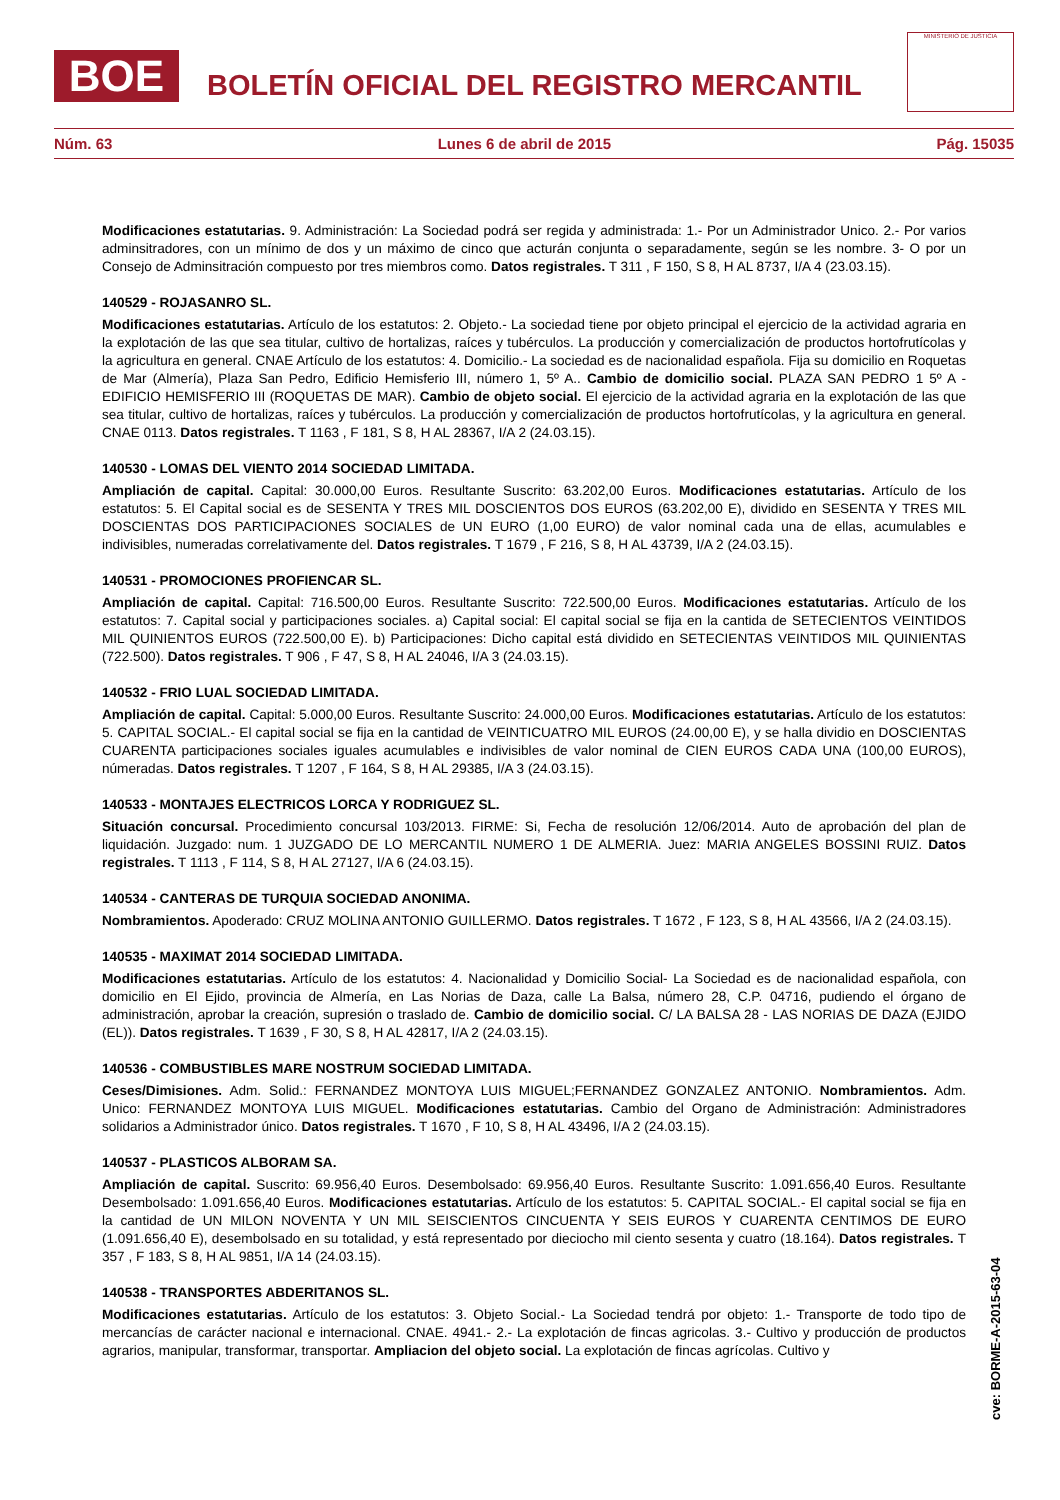BOE BOLETÍN OFICIAL DEL REGISTRO MERCANTIL
MINISTERIO DE JUSTICIA
Núm. 63 Lunes 6 de abril de 2015 Pág. 15035
Modificaciones estatutarias. 9. Administración: La Sociedad podrá ser regida y administrada: 1.- Por un Administrador Unico. 2.- Por varios adminsitradores, con un mínimo de dos y un máximo de cinco que acturán conjunta o separadamente, según se les nombre. 3- O por un Consejo de Adminsitración compuesto por tres miembros como. Datos registrales. T 311 , F 150, S 8, H AL 8737, I/A 4 (23.03.15).
140529 - ROJASANRO SL.
Modificaciones estatutarias. Artículo de los estatutos: 2. Objeto.- La sociedad tiene por objeto principal el ejercicio de la actividad agraria en la explotación de las que sea titular, cultivo de hortalizas, raíces y tubérculos. La producción y comercialización de productos hortofrutícolas y la agricultura en general. CNAE Artículo de los estatutos: 4. Domicilio.- La sociedad es de nacionalidad española. Fija su domicilio en Roquetas de Mar (Almería), Plaza San Pedro, Edificio Hemisferio III, número 1, 5º A.. Cambio de domicilio social. PLAZA SAN PEDRO 1 5º A - EDIFICIO HEMISFERIO III (ROQUETAS DE MAR). Cambio de objeto social. El ejercicio de la actividad agraria en la explotación de las que sea titular, cultivo de hortalizas, raíces y tubérculos. La producción y comercialización de productos hortofrutícolas, y la agricultura en general. CNAE 0113. Datos registrales. T 1163 , F 181, S 8, H AL 28367, I/A 2 (24.03.15).
140530 - LOMAS DEL VIENTO 2014 SOCIEDAD LIMITADA.
Ampliación de capital. Capital: 30.000,00 Euros. Resultante Suscrito: 63.202,00 Euros. Modificaciones estatutarias. Artículo de los estatutos: 5. El Capital social es de SESENTA Y TRES MIL DOSCIENTOS DOS EUROS (63.202,00 E), dividido en SESENTA Y TRES MIL DOSCIENTAS DOS PARTICIPACIONES SOCIALES de UN EURO (1,00 EURO) de valor nominal cada una de ellas, acumulables e indivisibles, numeradas correlativamente del. Datos registrales. T 1679 , F 216, S 8, H AL 43739, I/A 2 (24.03.15).
140531 - PROMOCIONES PROFIENCAR SL.
Ampliación de capital. Capital: 716.500,00 Euros. Resultante Suscrito: 722.500,00 Euros. Modificaciones estatutarias. Artículo de los estatutos: 7. Capital social y participaciones sociales. a) Capital social: El capital social se fija en la cantida de SETECIENTOS VEINTIDOS MIL QUINIENTOS EUROS (722.500,00 E). b) Participaciones: Dicho capital está dividido en SETECIENTAS VEINTIDOS MIL QUINIENTAS (722.500). Datos registrales. T 906 , F 47, S 8, H AL 24046, I/A 3 (24.03.15).
140532 - FRIO LUAL SOCIEDAD LIMITADA.
Ampliación de capital. Capital: 5.000,00 Euros. Resultante Suscrito: 24.000,00 Euros. Modificaciones estatutarias. Artículo de los estatutos: 5. CAPITAL SOCIAL.- El capital social se fija en la cantidad de VEINTICUATRO MIL EUROS (24.00,00 E), y se halla dividio en DOSCIENTAS CUARENTA participaciones sociales iguales acumulables e indivisibles de valor nominal de CIEN EUROS CADA UNA (100,00 EUROS), númeradas. Datos registrales. T 1207 , F 164, S 8, H AL 29385, I/A 3 (24.03.15).
140533 - MONTAJES ELECTRICOS LORCA Y RODRIGUEZ SL.
Situación concursal. Procedimiento concursal 103/2013. FIRME: Si, Fecha de resolución 12/06/2014. Auto de aprobación del plan de liquidación. Juzgado: num. 1 JUZGADO DE LO MERCANTIL NUMERO 1 DE ALMERIA. Juez: MARIA ANGELES BOSSINI RUIZ. Datos registrales. T 1113 , F 114, S 8, H AL 27127, I/A 6 (24.03.15).
140534 - CANTERAS DE TURQUIA SOCIEDAD ANONIMA.
Nombramientos. Apoderado: CRUZ MOLINA ANTONIO GUILLERMO. Datos registrales. T 1672 , F 123, S 8, H AL 43566, I/A 2 (24.03.15).
140535 - MAXIMAT 2014 SOCIEDAD LIMITADA.
Modificaciones estatutarias. Artículo de los estatutos: 4. Nacionalidad y Domicilio Social- La Sociedad es de nacionalidad española, con domicilio en El Ejido, provincia de Almería, en Las Norias de Daza, calle La Balsa, número 28, C.P. 04716, pudiendo el órgano de administración, aprobar la creación, supresión o traslado de. Cambio de domicilio social. C/ LA BALSA 28 - LAS NORIAS DE DAZA (EJIDO (EL)). Datos registrales. T 1639 , F 30, S 8, H AL 42817, I/A 2 (24.03.15).
140536 - COMBUSTIBLES MARE NOSTRUM SOCIEDAD LIMITADA.
Ceses/Dimisiones. Adm. Solid.: FERNANDEZ MONTOYA LUIS MIGUEL;FERNANDEZ GONZALEZ ANTONIO. Nombramientos. Adm. Unico: FERNANDEZ MONTOYA LUIS MIGUEL. Modificaciones estatutarias. Cambio del Organo de Administración: Administradores solidarios a Administrador único. Datos registrales. T 1670 , F 10, S 8, H AL 43496, I/A 2 (24.03.15).
140537 - PLASTICOS ALBORAM SA.
Ampliación de capital. Suscrito: 69.956,40 Euros. Desembolsado: 69.956,40 Euros. Resultante Suscrito: 1.091.656,40 Euros. Resultante Desembolsado: 1.091.656,40 Euros. Modificaciones estatutarias. Artículo de los estatutos: 5. CAPITAL SOCIAL.- El capital social se fija en la cantidad de UN MILON NOVENTA Y UN MIL SEISCIENTOS CINCUENTA Y SEIS EUROS Y CUARENTA CENTIMOS DE EURO (1.091.656,40 E), desembolsado en su totalidad, y está representado por dieciocho mil ciento sesenta y cuatro (18.164). Datos registrales. T 357 , F 183, S 8, H AL 9851, I/A 14 (24.03.15).
140538 - TRANSPORTES ABDERITANOS SL.
Modificaciones estatutarias. Artículo de los estatutos: 3. Objeto Social.- La Sociedad tendrá por objeto: 1.- Transporte de todo tipo de mercancías de carácter nacional e internacional. CNAE. 4941.- 2.- La explotación de fincas agricolas. 3.- Cultivo y producción de productos agrarios, manipular, transformar, transportar. Ampliacion del objeto social. La explotación de fincas agrícolas. Cultivo y
cve: BORME-A-2015-63-04